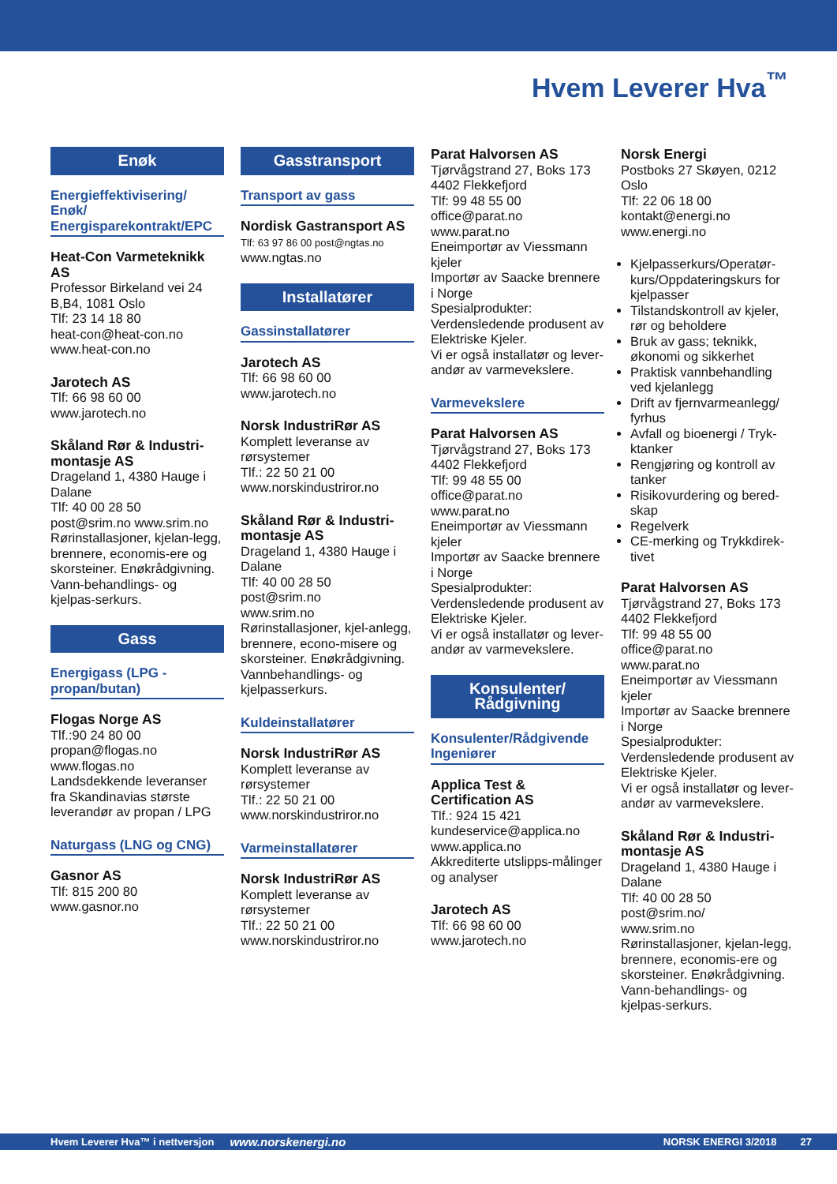Hvem Leverer Hva<sup>™</sup>
Enøk
Energieffektivisering/ Enøk/ Energisparekontrakt/EPC
Heat-Con Varmeteknikk AS
Professor Birkeland vei 24 B,B4, 1081 Oslo
Tlf: 23 14 18 80
heat-con@heat-con.no
www.heat-con.no
Jarotech AS
Tlf: 66 98 60 00
www.jarotech.no
Skåland Rør & Industri-montasje AS
Drageland 1, 4380 Hauge i Dalane
Tlf: 40 00 28 50
post@srim.no www.srim.no
Rørinstallasjoner, kjelan-legg, brennere, economis-ere og skorsteiner. Enøkrådgivning. Vann-behandlings- og kjelpas-serkurs.
Gass
Energigass (LPG - propan/butan)
Flogas Norge AS
Tlf.:90 24 80 00
propan@flogas.no
www.flogas.no
Landsdekkende leveranser fra Skandinavias største leverandør av propan / LPG
Naturgass (LNG og CNG)
Gasnor AS
Tlf: 815 200 80
www.gasnor.no
Gasstransport
Transport av gass
Nordisk Gastransport AS
Tlf: 63 97 86 00 post@ngtas.no
www.ngtas.no
Installatører
Gassinstallatører
Jarotech AS
Tlf: 66 98 60 00
www.jarotech.no
Norsk IndustriRør AS
Komplett leveranse av rørsystemer
Tlf.: 22 50 21 00
www.norskindustriror.no
Skåland Rør & Industri-montasje AS
Drageland 1, 4380 Hauge i Dalane
Tlf: 40 00 28 50
post@srim.no
www.srim.no
Rørinstallasjoner, kjel-anlegg, brennere, econo-misere og skorsteiner. Enøkrådgivning. Vannbehandlings- og kjelpasserkurs.
Kuldeinstallatører
Norsk IndustriRør AS
Komplett leveranse av rørsystemer
Tlf.: 22 50 21 00
www.norskindustriror.no
Varmeinstallatører
Norsk IndustriRør AS
Komplett leveranse av rørsystemer
Tlf.: 22 50 21 00
www.norskindustriror.no
Parat Halvorsen AS
Tjørvågstrand 27, Boks 173
4402 Flekkefjord
Tlf: 99 48 55 00
office@parat.no
www.parat.no
Eneimportør av Viessmann kjeler
Importør av Saacke brennere i Norge
Spesialprodukter: Verdensledende produsent av Elektriske Kjeler.
Vi er også installatør og lever-andør av varmevekslere.
Varmevekslere
Parat Halvorsen AS
Tjørvågstrand 27, Boks 173
4402 Flekkefjord
Tlf: 99 48 55 00
office@parat.no
www.parat.no
Eneimportør av Viessmann kjeler
Importør av Saacke brennere i Norge
Spesialprodukter: Verdensledende produsent av Elektriske Kjeler.
Vi er også installatør og lever-andør av varmevekslere.
Konsulenter/ Rådgivning
Konsulenter/Rådgivende Ingeniører
Applica Test & Certification AS
Tlf.: 924 15 421
kundeservice@applica.no
www.applica.no
Akkrediterte utslipps-målinger og analyser
Jarotech AS
Tlf: 66 98 60 00
www.jarotech.no
Norsk Energi
Postboks 27 Skøyen, 0212 Oslo
Tlf: 22 06 18 00
kontakt@energi.no
www.energi.no
Kjelpasserkurs/Operatør-kurs/Oppdateringskurs for kjelpasser
Tilstandskontroll av kjeler, rør og beholdere
Bruk av gass; teknikk, økonomi og sikkerhet
Praktisk vannbehandling ved kjelanlegg
Drift av fjernvarmeanlegg/ fyrhus
Avfall og bioenergi / Tryk-ktanker
Rengjøring og kontroll av tanker
Risikovurdering og bered-skap
Regelverk
CE-merking og Trykkdirek-tivet
Parat Halvorsen AS
Tjørvågstrand 27, Boks 173
4402 Flekkefjord
Tlf: 99 48 55 00
office@parat.no
www.parat.no
Eneimportør av Viessmann kjeler
Importør av Saacke brennere i Norge
Spesialprodukter: Verdensledende produsent av Elektriske Kjeler.
Vi er også installatør og lever-andør av varmevekslere.
Skåland Rør & Industri-montasje AS
Drageland 1, 4380 Hauge i Dalane
Tlf: 40 00 28 50
post@srim.no/
www.srim.no
Rørinstallasjoner, kjelan-legg, brennere, economis-ere og skorsteiner. Enøkrådgivning. Vann-behandlings- og kjelpas-serkurs.
Hvem Leverer Hva™ i nettversjon www.norskenergi.no NORSK ENERGI 3/2018 27